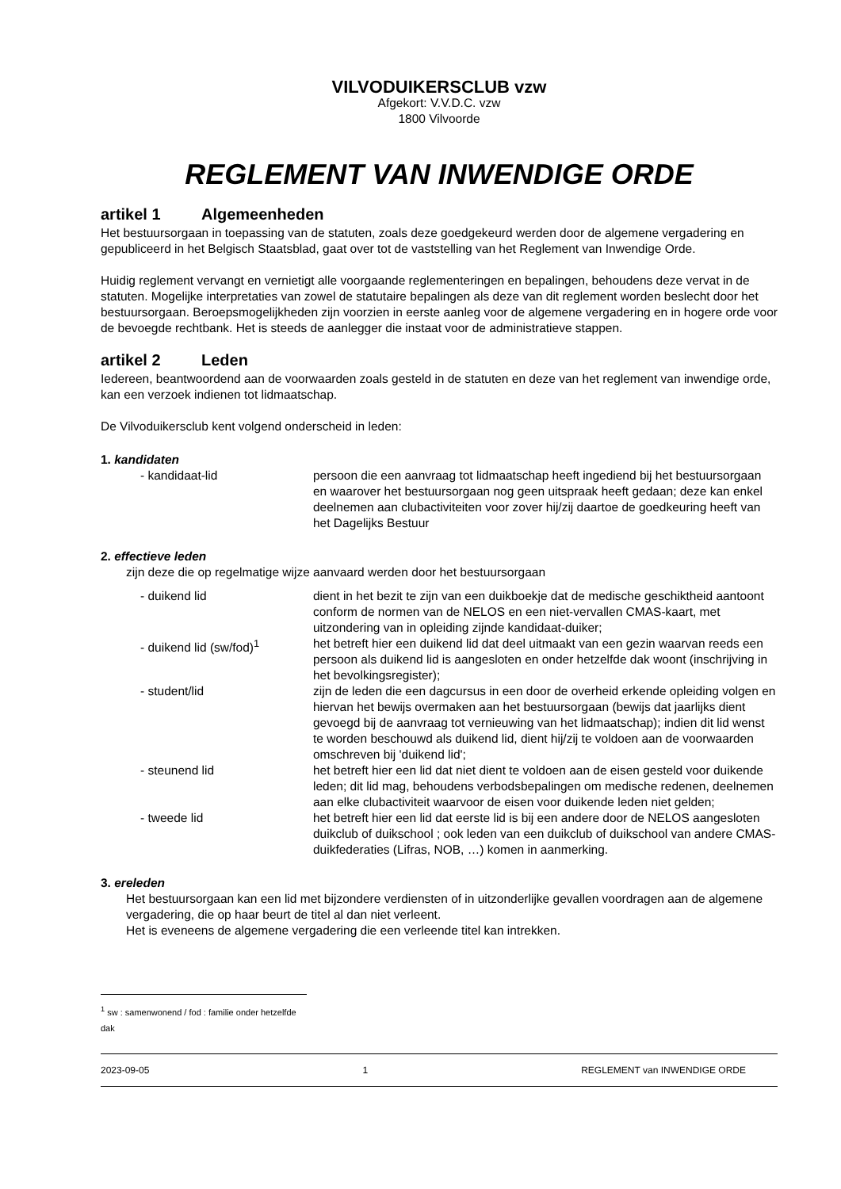VILVODUIKERSCLUB vzw
Afgekort: V.V.D.C. vzw
1800 Vilvoorde
REGLEMENT VAN INWENDIGE ORDE
artikel 1 Algemeenheden
Het bestuursorgaan in toepassing van de statuten, zoals deze goedgekeurd werden door de algemene vergadering en gepubliceerd in het Belgisch Staatsblad, gaat over tot de vaststelling van het Reglement van Inwendige Orde.
Huidig reglement vervangt en vernietigt alle voorgaande reglementeringen en bepalingen, behoudens deze vervat in de statuten. Mogelijke interpretaties van zowel de statutaire bepalingen als deze van dit reglement worden beslecht door het bestuursorgaan. Beroepsmogelijkheden zijn voorzien in eerste aanleg voor de algemene vergadering en in hogere orde voor de bevoegde rechtbank. Het is steeds de aanlegger die instaat voor de administratieve stappen.
artikel 2 Leden
Iedereen, beantwoordend aan de voorwaarden zoals gesteld in de statuten en deze van het reglement van inwendige orde, kan een verzoek indienen tot lidmaatschap.
De Vilvoduikersclub kent volgend onderscheid in leden:
1. kandidaten
- kandidaat-lid persoon die een aanvraag tot lidmaatschap heeft ingediend bij het bestuursorgaan en waarover het bestuursorgaan nog geen uitspraak heeft gedaan; deze kan enkel deelnemen aan clubactiviteiten voor zover hij/zij daartoe de goedkeuring heeft van het Dagelijks Bestuur
2. effectieve leden
zijn deze die op regelmatige wijze aanvaard werden door het bestuursorgaan
- duikend lid dient in het bezit te zijn van een duikboekje dat de medische geschiktheid aantoont conform de normen van de NELOS en een niet-vervallen CMAS-kaart, met uitzondering van in opleiding zijnde kandidaat-duiker;
- duikend lid (sw/fod)<sup>1</sup> het betreft hier een duikend lid dat deel uitmaakt van een gezin waarvan reeds een persoon als duikend lid is aangesloten en onder hetzelfde dak woont (inschrijving in het bevolkingsregister);
- student/lid zijn de leden die een dagcursus in een door de overheid erkende opleiding volgen en hiervan het bewijs overmaken aan het bestuursorgaan (bewijs dat jaarlijks dient gevoegd bij de aanvraag tot vernieuwing van het lidmaatschap); indien dit lid wenst te worden beschouwd als duikend lid, dient hij/zij te voldoen aan de voorwaarden omschreven bij 'duikend lid';
- steunend lid het betreft hier een lid dat niet dient te voldoen aan de eisen gesteld voor duikende leden; dit lid mag, behoudens verbodsbepalingen om medische redenen, deelnemen aan elke clubactiviteit waarvoor de eisen voor duikende leden niet gelden;
- tweede lid het betreft hier een lid dat eerste lid is bij een andere door de NELOS aangesloten duikclub of duikschool ; ook leden van een duikclub of duikschool van andere CMAS-duikfederaties (Lifras, NOB, …) komen in aanmerking.
3. ereleden
Het bestuursorgaan kan een lid met bijzondere verdiensten of in uitzonderlijke gevallen voordragen aan de algemene vergadering, die op haar beurt de titel al dan niet verleent.
Het is eveneens de algemene vergadering die een verleende titel kan intrekken.
<sup>1</sup> sw : samenwonend / fod : familie onder hetzelfde dak
2023-09-05 1 REGLEMENT van INWENDIGE ORDE